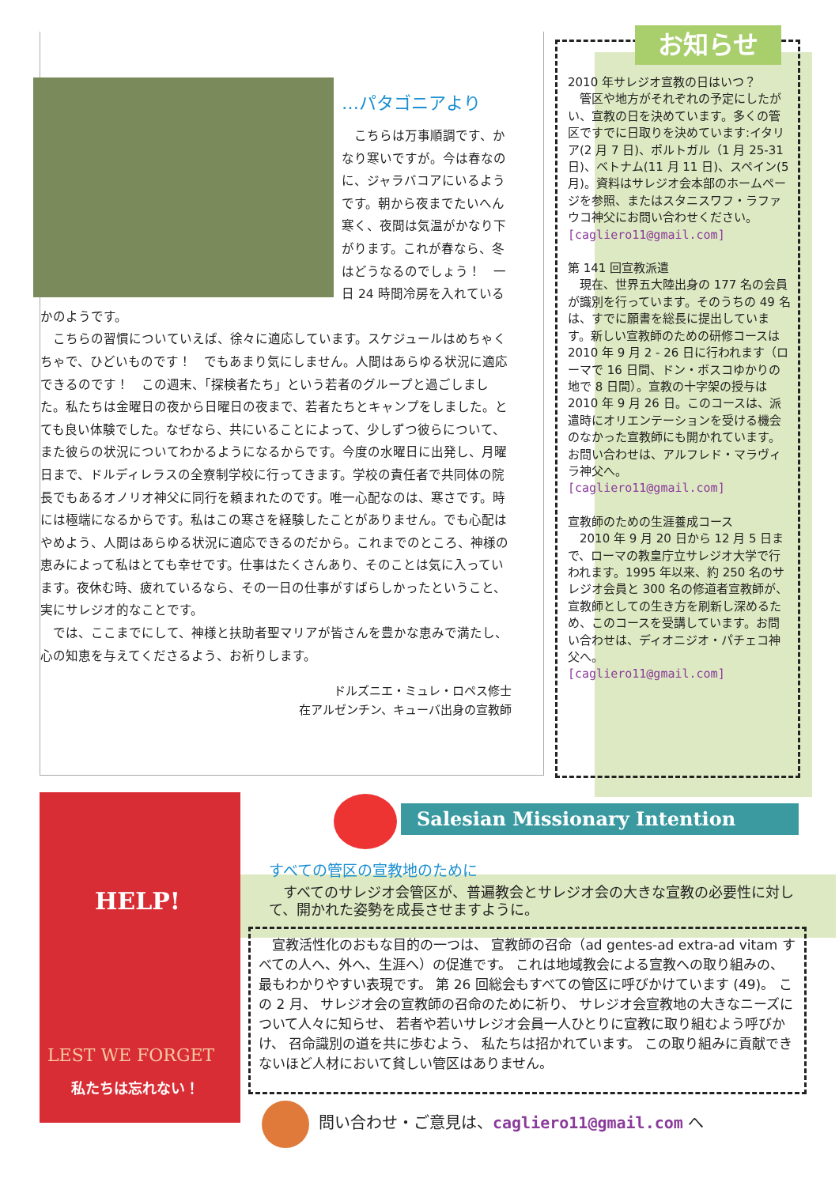…パタゴニアより
　こちらは万事順調です、かなり寒いですが。今は春なのに、ジャラバコアにいるようです。朝から夜までたいへん寒く、夜間は気温がかなり下がります。これが春なら、冬はどうなるのでしょう！　一日 24 時間冷房を入れているかのようです。
　こちらの習慣についていえば、徐々に適応しています。スケジュールはめちゃくちゃで、ひどいものです！　でもあまり気にしません。人間はあらゆる状況に適応できるのです！　この週末、「探検者たち」という若者のグループと過ごしました。私たちは金曜日の夜から日曜日の夜まで、若者たちとキャンプをしました。とても良い体験でした。なぜなら、共にいることによって、少しずつ彼らについて、また彼らの状況についてわかるようになるからです。今度の水曜日に出発し、月曜日まで、ドルディレラスの全寮制学校に行ってきます。学校の責任者で共同体の院長でもあるオノリオ神父に同行を頼まれたのです。唯一心配なのは、寒さです。時には極端になるからです。私はこの寒さを経験したことがありません。でも心配はやめよう、人間はあらゆる状況に適応できるのだから。これまでのところ、神様の恵みによって私はとても幸せです。仕事はたくさんあり、そのことは気に入っています。夜休む時、疲れているなら、その一日の仕事がすばらしかったということ、実にサレジオ的なことです。
　では、ここまでにして、神様と扶助者聖マリアが皆さんを豊かな恵みで満たし、心の知恵を与えてくださるよう、お祈りします。
ドルズニエ・ミュレ・ロペス修士
在アルゼンチン、キューバ出身の宣教師
お知らせ
2010 年サレジオ宣教の日はいつ？
　管区や地方がそれぞれの予定にしたがい、宣教の日を決めています。多くの管区ですでに日取りを決めています:イタリア(2 月 7 日)、ポルトガル（1 月 25-31 日)、ベトナム(11 月 11 日)、スペイン(5 月)。資料はサレジオ会本部のホームページを参照、またはスタニスワフ・ラファウコ神父にお問い合わせください。
[cagliero11@gmail.com]
第 141 回宣教派遣
　現在、世界五大陸出身の 177 名の会員が識別を行っています。そのうちの 49 名は、すでに願書を総長に提出しています。新しい宣教師のための研修コースは 2010 年 9 月 2 - 26 日に行われます（ローマで 16 日間、ドン・ボスコゆかりの地で 8 日間）。宣教の十字架の授与は 2010 年 9 月 26 日。このコースは、派遣時にオリエンテーションを受ける機会のなかった宣教師にも開かれています。お問い合わせは、アルフレド・マラヴィラ神父へ。
[cagliero11@gmail.com]
宣教師のための生涯養成コース
　2010 年 9 月 20 日から 12 月 5 日まで、ローマの教皇庁立サレジオ大学で行われます。1995 年以来、約 250 名のサレジオ会員と 300 名の修道者宣教師が、宣教師としての生き方を刷新し深めるため、このコースを受講しています。お問い合わせは、ディオニジオ・パチェコ神父へ。
[cagliero11@gmail.com]
HELP!
LEST WE FORGET
私たちは忘れない！
Salesian Missionary Intention
すべての管区の宣教地のために
　すべてのサレジオ会管区が、普遍教会とサレジオ会の大きな宣教の必要性に対して、開かれた姿勢を成長させますように。
　宣教活性化のおもな目的の一つは、 宣教師の召命（ad gentes-ad extra-ad vitam すべての人へ、外へ、生涯へ）の促進です。 これは地域教会による宣教への取り組みの、 最もわかりやすい表現です。 第 26 回総会もすべての管区に呼びかけています (49)。 この 2 月、 サレジオ会の宣教師の召命のために祈り、 サレジオ会宣教地の大きなニーズについて人々に知らせ、 若者や若いサレジオ会員一人ひとりに宣教に取り組むよう呼びかけ、 召命識別の道を共に歩むよう、 私たちは招かれています。 この取り組みに貢献できないほど人材において貧しい管区はありません。
問い合わせ・ご意見は、cagliero11@gmail.com へ